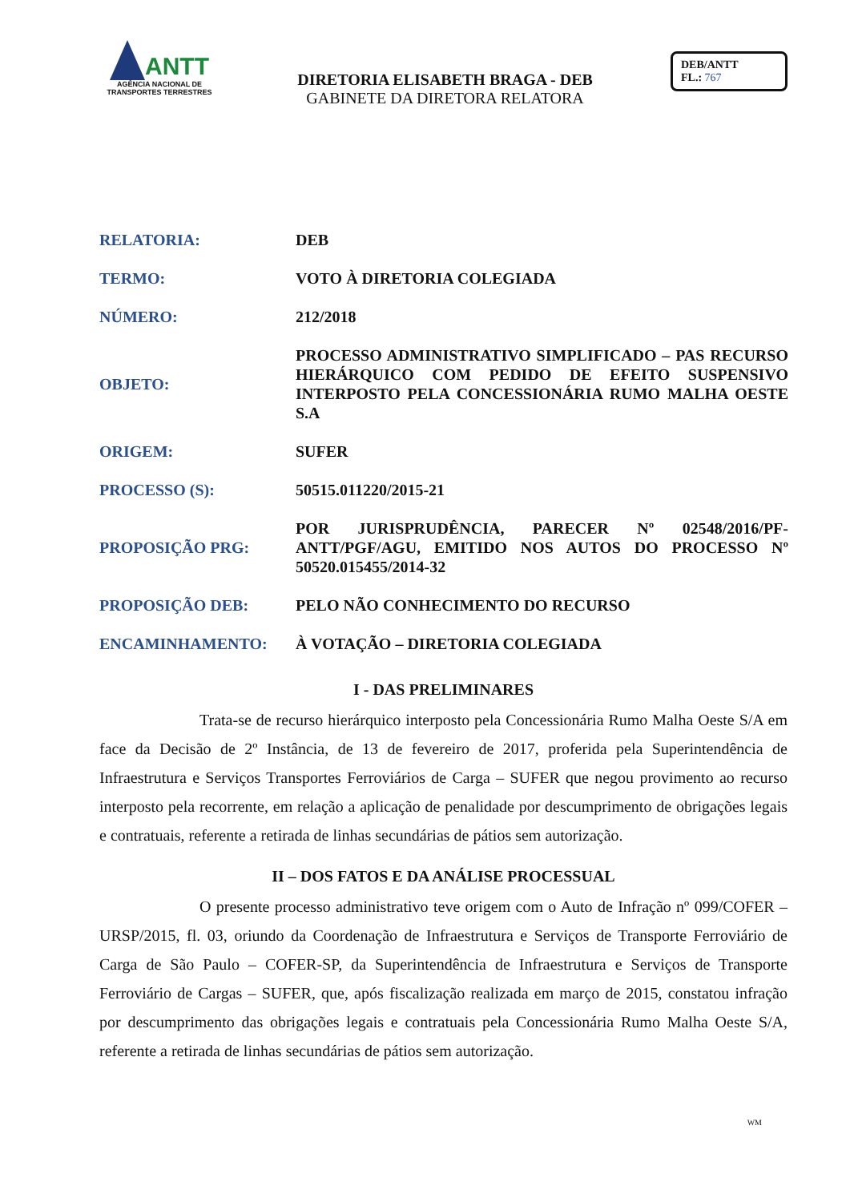ANTT
AGÊNCIA NACIONAL DE
TRANSPORTES TERRESTRES
DIRETORIA ELISABETH BRAGA - DEB
GABINETE DA DIRETORA RELATORA
DEB/ANTT
FL.: 767
| RELATORIA: | DEB |
| TERMO: | VOTO À DIRETORIA COLEGIADA |
| NÚMERO: | 212/2018 |
| OBJETO: | PROCESSO ADMINISTRATIVO SIMPLIFICADO – PAS RECURSO HIERÁRQUICO COM PEDIDO DE EFEITO SUSPENSIVO INTERPOSTO PELA CONCESSIONÁRIA RUMO MALHA OESTE S.A |
| ORIGEM: | SUFER |
| PROCESSO (S): | 50515.011220/2015-21 |
| PROPOSIÇÃO PRG: | POR JURISPRUDÊNCIA, PARECER Nº 02548/2016/PF-ANTT/PGF/AGU, EMITIDO NOS AUTOS DO PROCESSO Nº 50520.015455/2014-32 |
| PROPOSIÇÃO DEB: | PELO NÃO CONHECIMENTO DO RECURSO |
| ENCAMINHAMENTO: | À VOTAÇÃO – DIRETORIA COLEGIADA |
I - DAS PRELIMINARES
Trata-se de recurso hierárquico interposto pela Concessionária Rumo Malha Oeste S/A em face da Decisão de 2º Instância, de 13 de fevereiro de 2017, proferida pela Superintendência de Infraestrutura e Serviços Transportes Ferroviários de Carga – SUFER que negou provimento ao recurso interposto pela recorrente, em relação a aplicação de penalidade por descumprimento de obrigações legais e contratuais, referente a retirada de linhas secundárias de pátios sem autorização.
II – DOS FATOS E DA ANÁLISE PROCESSUAL
O presente processo administrativo teve origem com o Auto de Infração nº 099/COFER – URSP/2015, fl. 03, oriundo da Coordenação de Infraestrutura e Serviços de Transporte Ferroviário de Carga de São Paulo – COFER-SP, da Superintendência de Infraestrutura e Serviços de Transporte Ferroviário de Cargas – SUFER, que, após fiscalização realizada em março de 2015, constatou infração por descumprimento das obrigações legais e contratuais pela Concessionária Rumo Malha Oeste S/A, referente a retirada de linhas secundárias de pátios sem autorização.
WM